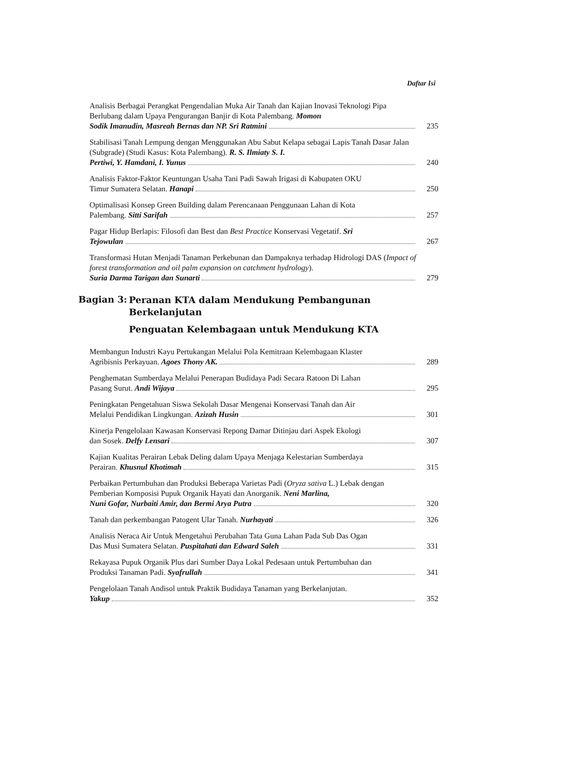Daftar Isi
Analisis Berbagai Perangkat Pengendalian Muka Air Tanah dan Kajian Inovasi Teknologi Pipa Berlubang dalam Upaya Pengurangan Banjir di Kota Palembang. Momon
Sodik Imanudin, Masreah Bernas dan NP. Sri Ratmini
235
Stabilisasi Tanah Lempung dengan Menggunakan Abu Sabut Kelapa sebagai Lapis Tanah Dasar Jalan (Subgrade) (Studi Kasus: Kota Palembang). R. S. Ilmiaty S. I.
Pertiwi, Y. Hamdani, I. Yunus
240
Analisis Faktor-Faktor Keuntungan Usaha Tani Padi Sawah Irigasi di Kabupaten OKU
Timur Sumatera Selatan. Hanapi
250
Optimalisasi Konsep Green Building dalam Perencanaan Penggunaan Lahan di Kota
Palembang. Sitti Sarifah
257
Pagar Hidup Berlapis: Filosofi dan Best dan Best Practice Konservasi Vegetatif. Sri
Tejowulan
267
Transformasi Hutan Menjadi Tanaman Perkebunan dan Dampaknya terhadap Hidrologi DAS (Impact of forest transformation and oil palm expansion on catchment hydrology).
Suria Darma Tarigan dan Sunarti
279
Bagian 3:
Peranan KTA dalam Mendukung Pembangunan
Berkelanjutan
Penguatan Kelembagaan untuk Mendukung KTA
Membangun Industri Kayu Pertukangan Melalui Pola Kemitraan Kelembagaan Klaster
Agribisnis Perkayuan. Agoes Thony AK.
289
Penghematan Sumberdaya Melalui Penerapan Budidaya Padi Secara Ratoon Di Lahan
Pasang Surut. Andi Wijaya
295
Peningkatan Pengetahuan Siswa Sekolah Dasar Mengenai Konservasi Tanah dan Air
Melalui Pendidikan Lingkungan. Azizah Husin
301
Kinerja Pengelolaan Kawasan Konservasi Repong Damar Ditinjau dari Aspek Ekologi
dan Sosek. Delfy Lensari
307
Kajian Kualitas Perairan Lebak Deling dalam Upaya Menjaga Kelestarian Sumberdaya
Perairan. Khusnul Khotimah
315
Perbaikan Pertumbuhan dan Produksi Beberapa Varietas Padi (Oryza sativa L.) Lebak dengan Pemberian Komposisi Pupuk Organik Hayati dan Anorganik. Neni Marlina,
Nuni Gofar, Nurbaiti Amir, dan Bermi Arya Putra
320
Tanah dan perkembangan Patogent Ular Tanah. Nurhayati
326
Analisis Neraca Air Untuk Mengetahui Perubahan Tata Guna Lahan Pada Sub Das Ogan
Das Musi Sumatera Selatan. Puspitahati dan Edward Saleh
331
Rekayasa Pupuk Organik Plus dari Sumber Daya Lokal Pedesaan untuk Pertumbuhan dan
Produksi Tanaman Padi. Syafrullah
341
Pengelolaan Tanah Andisol untuk Praktik Budidaya Tanaman yang Berkelanjutan.
Yakup
352